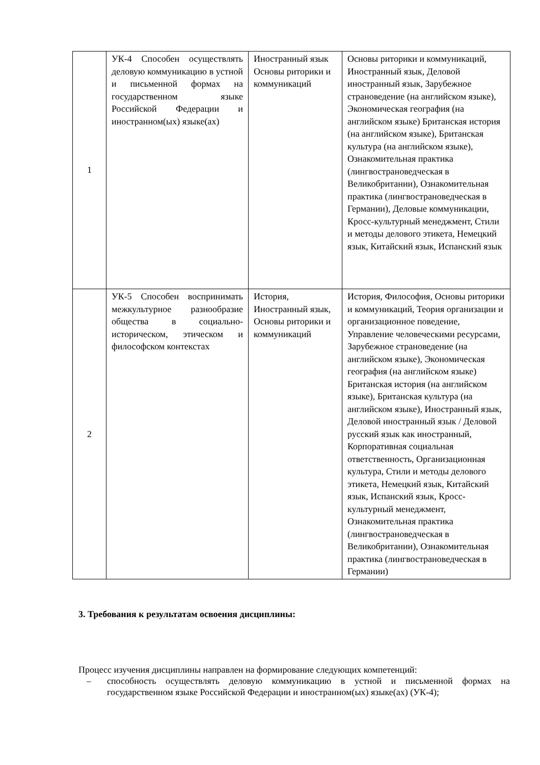| 1 | УК-4 Способен осуществлять деловую коммуникацию в устной и письменной формах на государственном языке Российской Федерации и иностранном(ых) языке(ах) | Иностранный язык Основы риторики и коммуникаций | Основы риторики и коммуникаций, Иностранный язык, Деловой иностранный язык, Зарубежное страноведение (на английском языке), Экономическая география (на английском языке) Британская история (на английском языке), Британская культура (на английском языке), Ознакомительная практика (лингвострановедческая в Великобритании), Ознакомительная практика (лингвострановедческая в Германии), Деловые коммуникации, Кросс-культурный менеджмент, Стили и методы делового этикета, Немецкий язык, Китайский язык, Испанский язык |
| 2 | УК-5 Способен воспринимать межкультурное разнообразие общества в социально-историческом, этическом и философском контекстах | История, Иностранный язык, Основы риторики и коммуникаций | История, Философия, Основы риторики и коммуникаций, Теория организации и организационное поведение, Управление человеческими ресурсами, Зарубежное страноведение (на английском языке), Экономическая география (на английском языке) Британская история (на английском языке), Британская культура (на английском языке), Иностранный язык, Деловой иностранный язык / Деловой русский язык как иностранный, Корпоративная социальная ответственность, Организационная культура, Стили и методы делового этикета, Немецкий язык, Китайский язык, Испанский язык, Кросс-культурный менеджмент, Ознакомительная практика (лингвострановедческая в Великобритании), Ознакомительная практика (лингвострановедческая в Германии) |
3. Требования к результатам освоения дисциплины:
Процесс изучения дисциплины направлен на формирование следующих компетенций:
– способность осуществлять деловую коммуникацию в устной и письменной формах на государственном языке Российской Федерации и иностранном(ых) языке(ах) (УК-4);